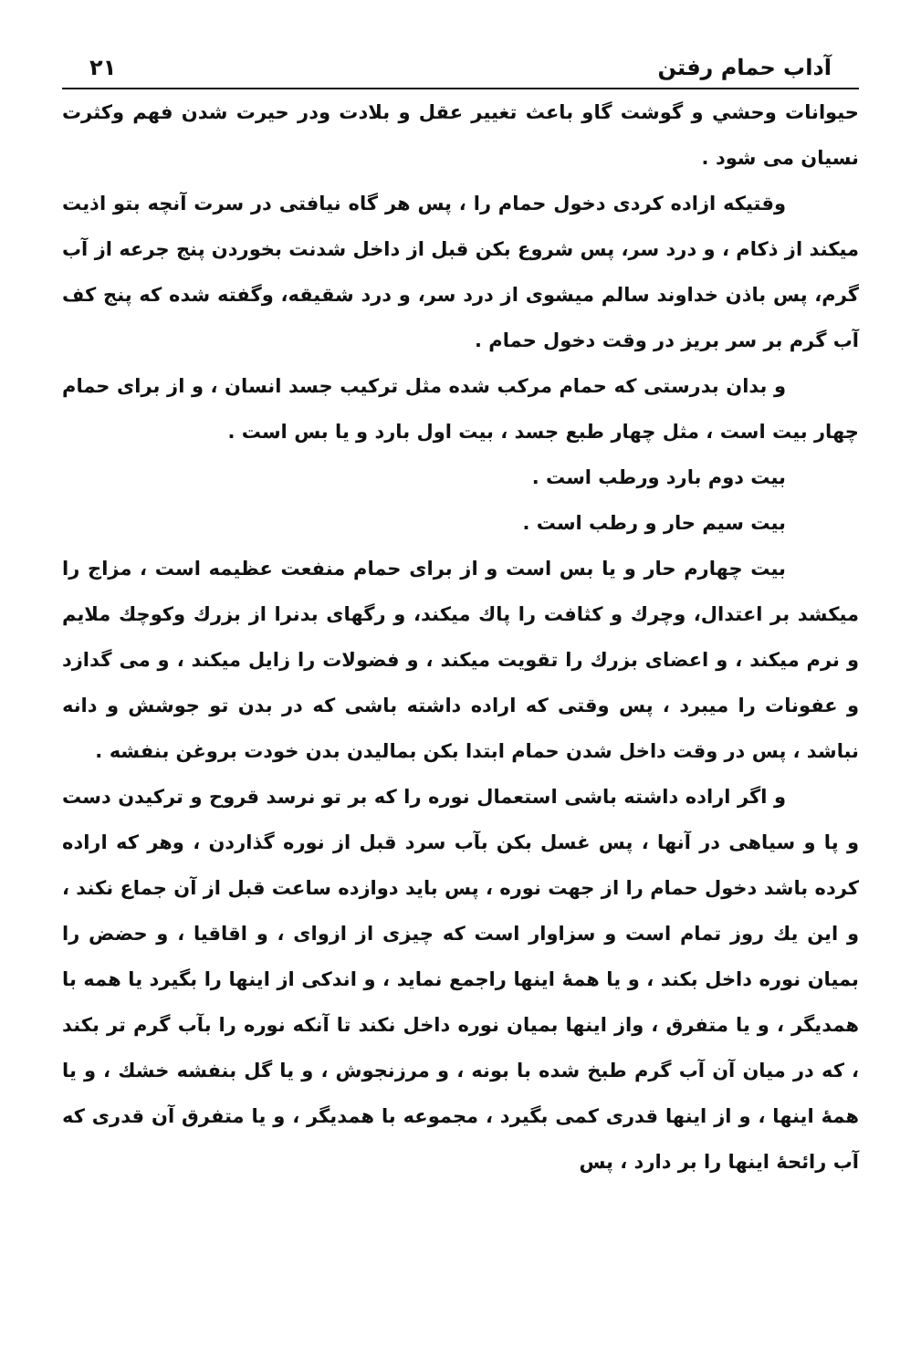آداب حمام رفتن ٢١
حيوانات وحشي و گوشت گاو باعث تغيير عقل و بلادت ودر حيرت شدن فهم وكثرت نسيان مى شود .
وقتيكه ازاده كردى دخول حمام را ، پس هر گاه نيافتى در سرت آنچه بتو اذيت ميكند از ذكام ، و درد سر، پس شروع بكن قبل از داخل شدنت بخوردن پنج جرعه از آب گرم، پس باذن خداوند سالم ميشوى از درد سر، و درد شقيقه، وگفته شده كه پنج كف آب گرم بر سر بريز در وقت دخول حمام .
و بدان بدرستى كه حمام مركب شده مثل تركيب جسد انسان ، و از براى حمام چهار بيت است ، مثل چهار طبع جسد ، بيت اول بارد و يا بس است .
بيت دوم بارد ورطب است .
بيت سيم حار و رطب است .
بيت چهارم حار و يا بس است و از براى حمام منفعت عظيمه است ، مزاج را ميكشد بر اعتدال، وچرك و كثافت را پاك ميكند، و رگهاى بدنرا از بزرك وكوچك ملايم و نرم ميكند ، و اعضاى بزرك را تقويت ميكند ، و فضولات را زايل ميكند ، و مى گدازد و عفونات را ميبرد ، پس وقتى كه اراده داشته باشى كه در بدن تو جوشش و دانه نباشد ، پس در وقت داخل شدن حمام ابتدا بكن بماليدن بدن خودت بروغن بنفشه .
و اگر اراده داشته باشى استعمال نوره را كه بر تو نرسد قروح و تركيدن دست و پا و سياهى در آنها ، پس غسل بكن بآب سرد قبل از نوره گذاردن ، وهر كه اراده كرده باشد دخول حمام را از جهت نوره ، پس بايد دوازده ساعت قبل از آن جماع نكند ، و اين يك روز تمام است و سزاوار است كه چيزى از ازواى ، و اقاقيا ، و حضض را بميان نوره داخل بكند ، و يا همهٔ اينها راجمع نمايد ، و اندكى از اينها را بگيرد يا همه با همديگر ، و يا متفرق ، واز اينها بميان نوره داخل نكند تا آنكه نوره را بآب گرم تر بكند ، كه در ميان آن آب گرم طبخ شده با بونه ، و مرزنجوش ، و يا گل بنفشه خشك ، و يا همهٔ اينها ، و از اينها قدرى كمى بگيرد ، مجموعه با همديگر ، و يا متفرق آن قدرى كه آب رائحهٔ اينها را بر دارد ، پس